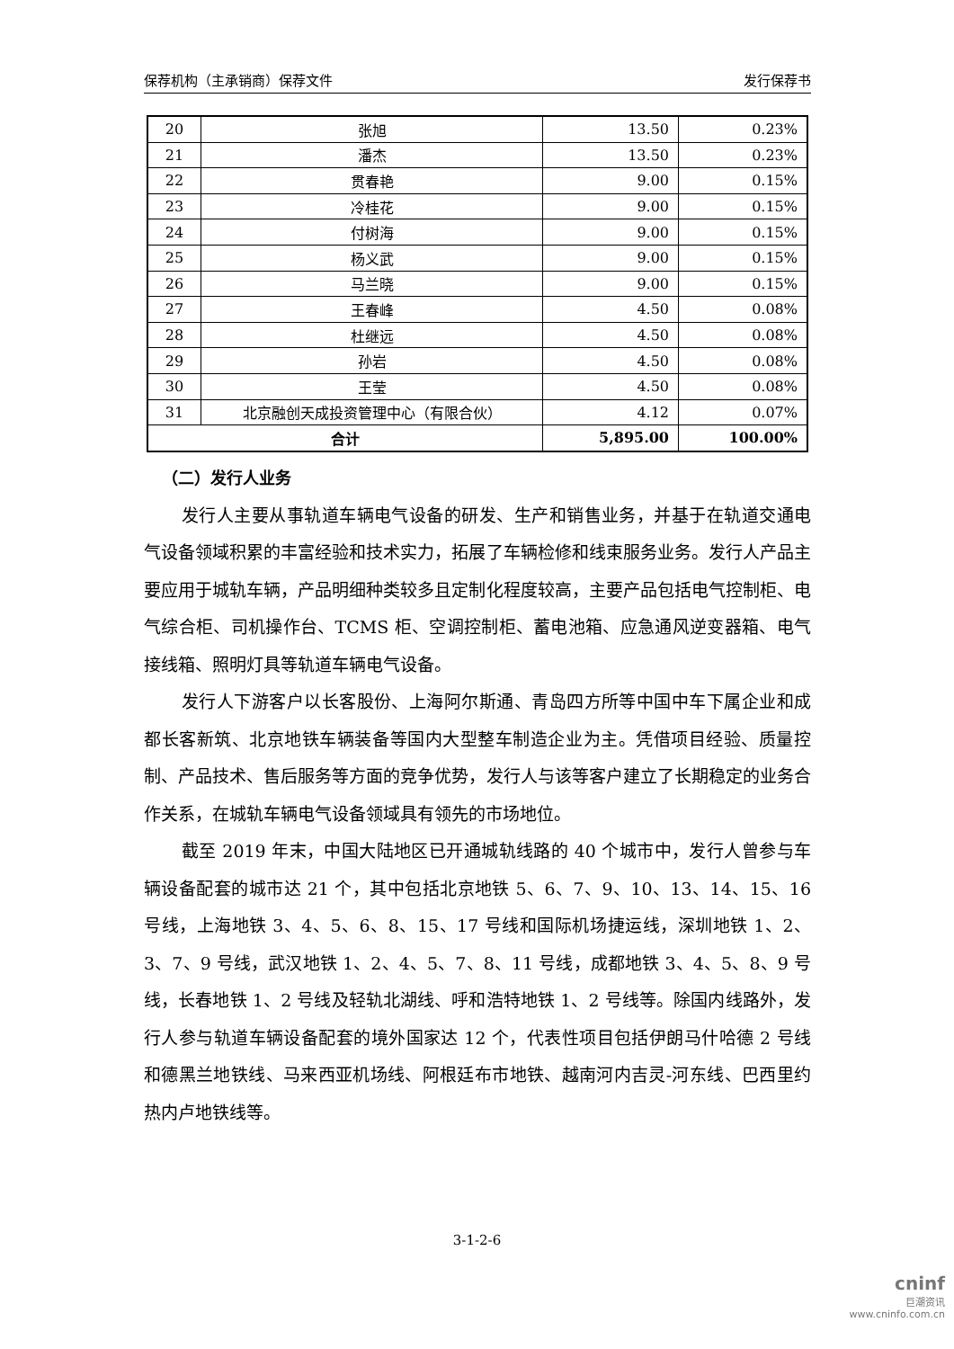保荐机构（主承销商）保荐文件 发行保荐书
| 20 | 张旭 | 13.50 | 0.23% |
| 21 | 潘杰 | 13.50 | 0.23% |
| 22 | 贯春艳 | 9.00 | 0.15% |
| 23 | 冷桂花 | 9.00 | 0.15% |
| 24 | 付树海 | 9.00 | 0.15% |
| 25 | 杨义武 | 9.00 | 0.15% |
| 26 | 马兰晓 | 9.00 | 0.15% |
| 27 | 王春峰 | 4.50 | 0.08% |
| 28 | 杜继远 | 4.50 | 0.08% |
| 29 | 孙岩 | 4.50 | 0.08% |
| 30 | 王莹 | 4.50 | 0.08% |
| 31 | 北京融创天成投资管理中心（有限合伙） | 4.12 | 0.07% |
| 合计 | | 5,895.00 | 100.00% |
（二）发行人业务
发行人主要从事轨道车辆电气设备的研发、生产和销售业务，并基于在轨道交通电气设备领域积累的丰富经验和技术实力，拓展了车辆检修和线束服务业务。发行人产品主要应用于城轨车辆，产品明细种类较多且定制化程度较高，主要产品包括电气控制柜、电气综合柜、司机操作台、TCMS 柜、空调控制柜、蓄电池箱、应急通风逆变器箱、电气接线箱、照明灯具等轨道车辆电气设备。
发行人下游客户以长客股份、上海阿尔斯通、青岛四方所等中国中车下属企业和成都长客新筑、北京地铁车辆装备等国内大型整车制造企业为主。凭借项目经验、质量控制、产品技术、售后服务等方面的竞争优势，发行人与该等客户建立了长期稳定的业务合作关系，在城轨车辆电气设备领域具有领先的市场地位。
截至 2019 年末，中国大陆地区已开通城轨线路的 40 个城市中，发行人曾参与车辆设备配套的城市达 21 个，其中包括北京地铁 5、6、7、9、10、13、14、15、16 号线，上海地铁 3、4、5、6、8、15、17 号线和国际机场捷运线，深圳地铁 1、2、3、7、9 号线，武汉地铁 1、2、4、5、7、8、11 号线，成都地铁 3、4、5、8、9 号线，长春地铁 1、2 号线及轻轨北湖线、呼和浩特地铁 1、2 号线等。除国内线路外，发行人参与轨道车辆设备配套的境外国家达 12 个，代表性项目包括伊朗马什哈德 2 号线和德黑兰地铁线、马来西亚机场线、阿根廷布市地铁、越南河内吉灵-河东线、巴西里约热内卢地铁线等。
3-1-2-6
cninf
巨潮资讯
www.cninfo.com.cn